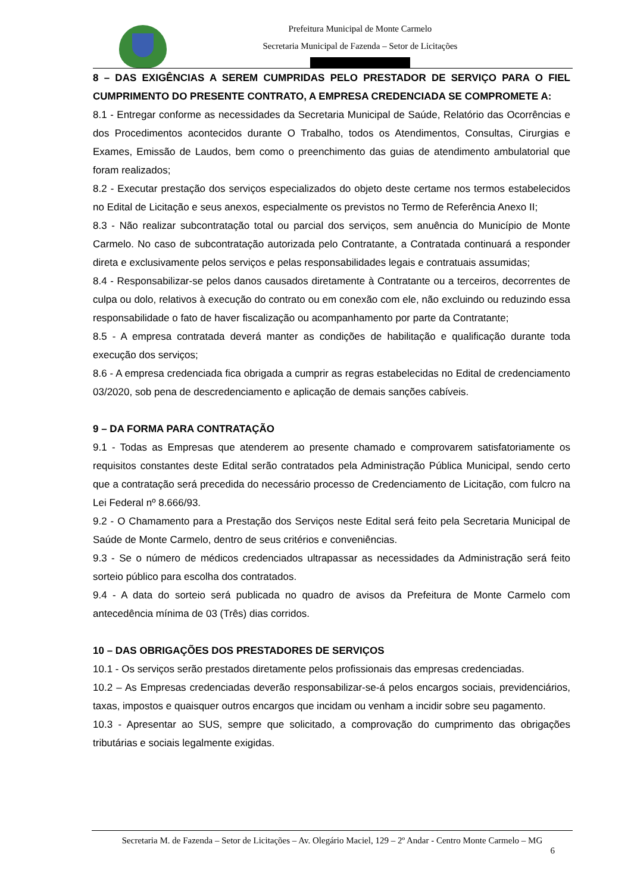Prefeitura Municipal de Monte Carmelo
Secretaria Municipal de Fazenda – Setor de Licitações
8 – DAS EXIGÊNCIAS A SEREM CUMPRIDAS PELO PRESTADOR DE SERVIÇO PARA O FIEL CUMPRIMENTO DO PRESENTE CONTRATO, A EMPRESA CREDENCIADA SE COMPROMETE A:
8.1 - Entregar conforme as necessidades da Secretaria Municipal de Saúde, Relatório das Ocorrências e dos Procedimentos acontecidos durante O Trabalho, todos os Atendimentos, Consultas, Cirurgias e Exames, Emissão de Laudos, bem como o preenchimento das guias de atendimento ambulatorial que foram realizados;
8.2 - Executar prestação dos serviços especializados do objeto deste certame nos termos estabelecidos no Edital de Licitação e seus anexos, especialmente os previstos no Termo de Referência Anexo II;
8.3 - Não realizar subcontratação total ou parcial dos serviços, sem anuência do Município de Monte Carmelo. No caso de subcontratação autorizada pelo Contratante, a Contratada continuará a responder direta e exclusivamente pelos serviços e pelas responsabilidades legais e contratuais assumidas;
8.4 - Responsabilizar-se pelos danos causados diretamente à Contratante ou a terceiros, decorrentes de culpa ou dolo, relativos à execução do contrato ou em conexão com ele, não excluindo ou reduzindo essa responsabilidade o fato de haver fiscalização ou acompanhamento por parte da Contratante;
8.5 - A empresa contratada deverá manter as condições de habilitação e qualificação durante toda execução dos serviços;
8.6 - A empresa credenciada fica obrigada a cumprir as regras estabelecidas no Edital de credenciamento 03/2020, sob pena de descredenciamento e aplicação de demais sanções cabíveis.
9 – DA FORMA PARA CONTRATAÇÃO
9.1 - Todas as Empresas que atenderem ao presente chamado e comprovarem satisfatoriamente os requisitos constantes deste Edital serão contratados pela Administração Pública Municipal, sendo certo que a contratação será precedida do necessário processo de Credenciamento de Licitação, com fulcro na Lei Federal nº 8.666/93.
9.2 - O Chamamento para a Prestação dos Serviços neste Edital será feito pela Secretaria Municipal de Saúde de Monte Carmelo, dentro de seus critérios e conveniências.
9.3 - Se o número de médicos credenciados ultrapassar as necessidades da Administração será feito sorteio público para escolha dos contratados.
9.4 - A data do sorteio será publicada no quadro de avisos da Prefeitura de Monte Carmelo com antecedência mínima de 03 (Três) dias corridos.
10 – DAS OBRIGAÇÕES DOS PRESTADORES DE SERVIÇOS
10.1 - Os serviços serão prestados diretamente pelos profissionais das empresas credenciadas.
10.2 – As Empresas credenciadas deverão responsabilizar-se-á pelos encargos sociais, previdenciários, taxas, impostos e quaisquer outros encargos que incidam ou venham a incidir sobre seu pagamento.
10.3 - Apresentar ao SUS, sempre que solicitado, a comprovação do cumprimento das obrigações tributárias e sociais legalmente exigidas.
Secretaria M. de Fazenda – Setor de Licitações – Av. Olegário Maciel, 129 – 2º Andar - Centro Monte Carmelo – MG
6